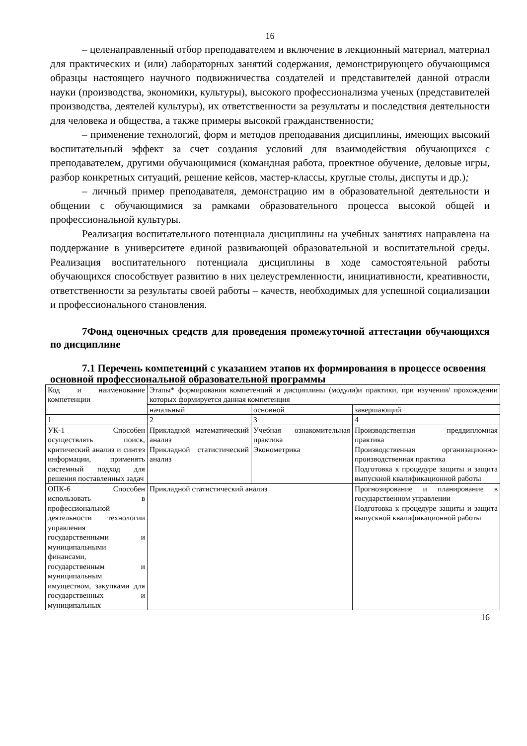16
– целенаправленный отбор преподавателем и включение в лекционный материал, материал для практических и (или) лабораторных занятий содержания, демонстрирующего обучающимся образцы настоящего научного подвижничества создателей и представителей данной отрасли науки (производства, экономики, культуры), высокого профессионализма ученых (представителей производства, деятелей культуры), их ответственности за результаты и последствия деятельности для человека и общества, а также примеры высокой гражданственности;
– применение технологий, форм и методов преподавания дисциплины, имеющих высокий воспитательный эффект за счет создания условий для взаимодействия обучающихся с преподавателем, другими обучающимися (командная работа, проектное обучение, деловые игры, разбор конкретных ситуаций, решение кейсов, мастер-классы, круглые столы, диспуты и др.);
– личный пример преподавателя, демонстрацию им в образовательной деятельности и общении с обучающимися за рамками образовательного процесса высокой общей и профессиональной культуры.
Реализация воспитательного потенциала дисциплины на учебных занятиях направлена на поддержание в университете единой развивающей образовательной и воспитательной среды. Реализация воспитательного потенциала дисциплины в ходе самостоятельной работы обучающихся способствует развитию в них целеустремленности, инициативности, креативности, ответственности за результаты своей работы – качеств, необходимых для успешной социализации и профессионального становления.
7Фонд оценочных средств для проведения промежуточной аттестации обучающихся по дисциплине
7.1 Перечень компетенций с указанием этапов их формирования в процессе освоения основной профессиональной образовательной программы
| Код и наименование компетенции | Этапы* формирования компетенций и дисциплины (модули)и практики, при изучении/ прохождении которых формируется данная компетенция | | |
| | начальный | основной | завершающий |
| 1 | 2 | 3 | 4 |
| УК-1 Способен осуществлять поиск, критический анализ и синтез информации, применять системный подход для решения поставленных задач | Прикладной математический анализ Прикладной статистический анализ | Учебная ознакомительная практика Эконометрика | Производственная преддипломная практика Производственная организационно-производственная практика Подготовка к процедуре защиты и защита выпускной квалификационной работы |
| ОПК-6 Способен использовать в профессиональной деятельности технологии управления государственными и муниципальными финансами, государственным и муниципальным имуществом, закупками для государственных и муниципальных | Прикладной статистический анализ | | Прогнозирование и планирование в государственном управлении Подготовка к процедуре защиты и защита выпускной квалификационной работы |
16